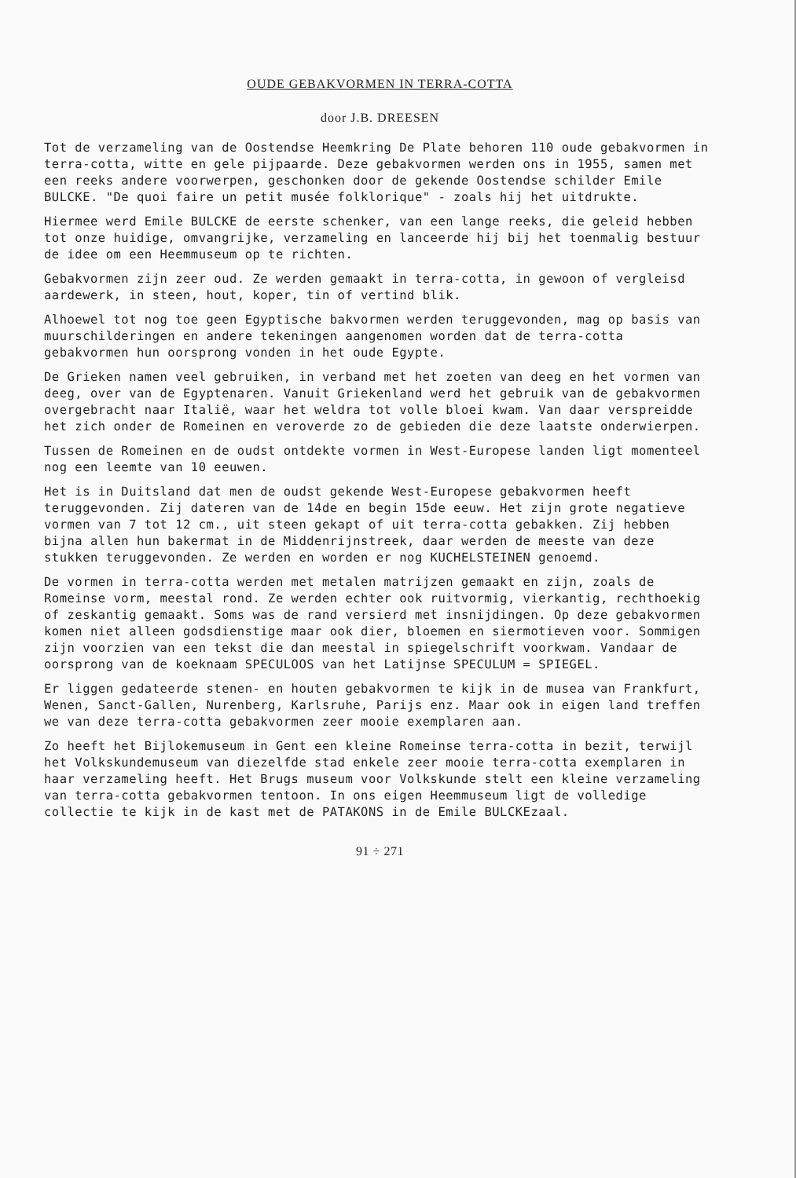OUDE GEBAKVORMEN IN TERRA-COTTA
door J.B. DREESEN
Tot de verzameling van de Oostendse Heemkring De Plate behoren 110 oude gebakvormen in terra-cotta, witte en gele pijpaarde. Deze gebakvormen werden ons in 1955, samen met een reeks andere voorwerpen, geschonken door de gekende Oostendse schilder Emile BULCKE. "De quoi faire un petit musée folklorique" - zoals hij het uitdrukte.
Hiermee werd Emile BULCKE de eerste schenker, van een lange reeks, die geleid hebben tot onze huidige, omvangrijke, verzameling en lanceerde hij bij het toenmalig bestuur de idee om een Heemmuseum op te richten.
Gebakvormen zijn zeer oud. Ze werden gemaakt in terra-cotta, in gewoon of vergleisd aardewerk, in steen, hout, koper, tin of vertind blik.
Alhoewel tot nog toe geen Egyptische bakvormen werden teruggevonden, mag op basis van muurschilderingen en andere tekeningen aangenomen worden dat de terra-cotta gebakvormen hun oorsprong vonden in het oude Egypte.
De Grieken namen veel gebruiken, in verband met het zoeten van deeg en het vormen van deeg, over van de Egyptenaren. Vanuit Griekenland werd het gebruik van de gebakvormen overgebracht naar Italië, waar het weldra tot volle bloei kwam. Van daar verspreidde het zich onder de Romeinen en veroverde zo de gebieden die deze laatste onderwierpen.
Tussen de Romeinen en de oudst ontdekte vormen in West-Europese landen ligt momenteel nog een leemte van 10 eeuwen.
Het is in Duitsland dat men de oudst gekende West-Europese gebakvormen heeft teruggevonden. Zij dateren van de 14de en begin 15de eeuw. Het zijn grote negatieve vormen van 7 tot 12 cm., uit steen gekapt of uit terra-cotta gebakken. Zij hebben bijna allen hun bakermat in de Middenrijnstreek, daar werden de meeste van deze stukken teruggevonden. Ze werden en worden er nog KUCHELSTEINEN genoemd.
De vormen in terra-cotta werden met metalen matrijzen gemaakt en zijn, zoals de Romeinse vorm, meestal rond. Ze werden echter ook ruitvormig, vierkantig, rechthoekig of zeskantig gemaakt. Soms was de rand versierd met insnijdingen. Op deze gebakvormen komen niet alleen godsdienstige maar ook dier, bloemen en siermotieven voor. Sommigen zijn voorzien van een tekst die dan meestal in spiegelschrift voorkwam. Vandaar de oorsprong van de koeknaam SPECULOOS van het Latijnse SPECULUM = SPIEGEL.
Er liggen gedateerde stenen- en houten gebakvormen te kijk in de musea van Frankfurt, Wenen, Sanct-Gallen, Nurenberg, Karlsruhe, Parijs enz. Maar ook in eigen land treffen we van deze terra-cotta gebakvormen zeer mooie exemplaren aan.
Zo heeft het Bijlokemuseum in Gent een kleine Romeinse terra-cotta in bezit, terwijl het Volkskundemuseum van diezelfde stad enkele zeer mooie terra-cotta exemplaren in haar verzameling heeft. Het Brugs museum voor Volkskunde stelt een kleine verzameling van terra-cotta gebakvormen tentoon. In ons eigen Heemmuseum ligt de volledige collectie te kijk in de kast met de PATAKONS in de Emile BULCKEzaal.
91 ÷ 271